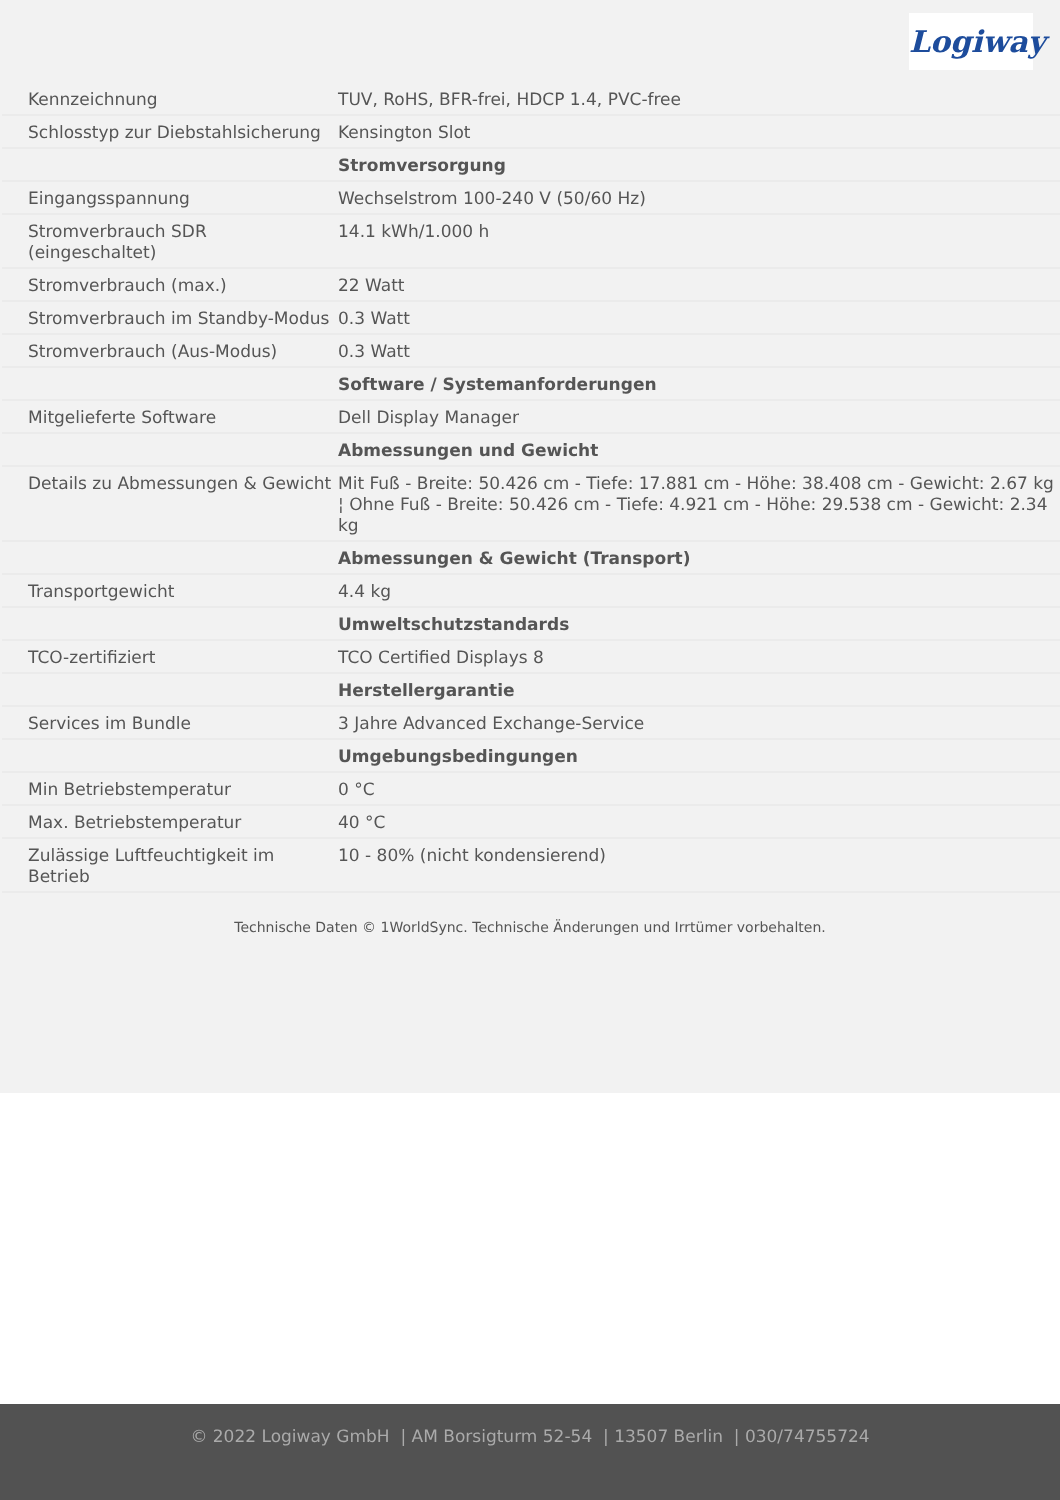Logiway
| Kennzeichnung | TUV, RoHS, BFR-frei, HDCP 1.4, PVC-free |
| Schlosstyp zur Diebstahlsicherung | Kensington Slot |
| | Stromversorgung |
| Eingangsspannung | Wechselstrom 100-240 V (50/60 Hz) |
| Stromverbrauch SDR (eingeschaltet) | 14.1 kWh/1.000 h |
| Stromverbrauch (max.) | 22 Watt |
| Stromverbrauch im Standby-Modus | 0.3 Watt |
| Stromverbrauch (Aus-Modus) | 0.3 Watt |
| | Software / Systemanforderungen |
| Mitgelieferte Software | Dell Display Manager |
| | Abmessungen und Gewicht |
| Details zu Abmessungen & Gewicht | Mit Fuß - Breite: 50.426 cm - Tiefe: 17.881 cm - Höhe: 38.408 cm - Gewicht: 2.67 kg ¦ Ohne Fuß - Breite: 50.426 cm - Tiefe: 4.921 cm - Höhe: 29.538 cm - Gewicht: 2.34 kg |
| | Abmessungen & Gewicht (Transport) |
| Transportgewicht | 4.4 kg |
| | Umweltschutzstandards |
| TCO-zertifiziert | TCO Certified Displays 8 |
| | Herstellergarantie |
| Services im Bundle | 3 Jahre Advanced Exchange-Service |
| | Umgebungsbedingungen |
| Min Betriebstemperatur | 0 °C |
| Max. Betriebstemperatur | 40 °C |
| Zulässige Luftfeuchtigkeit im Betrieb | 10 - 80% (nicht kondensierend) |
Technische Daten © 1WorldSync. Technische Änderungen und Irrtümer vorbehalten.
© 2022 Logiway GmbH | AM Borsigturm 52-54 | 13507 Berlin | 030/74755724